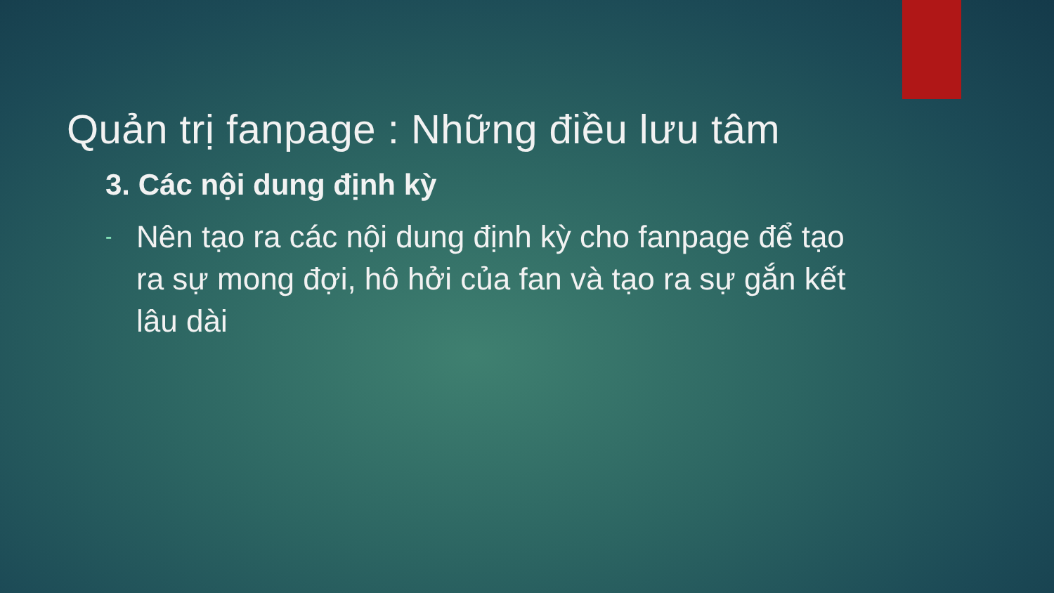Quản trị fanpage : Những điều lưu tâm
3. Các nội dung định kỳ
- Nên tạo ra các nội dung định kỳ cho fanpage để tạo ra sự mong đợi, hô hởi của fan và tạo ra sự gắn kết lâu dài